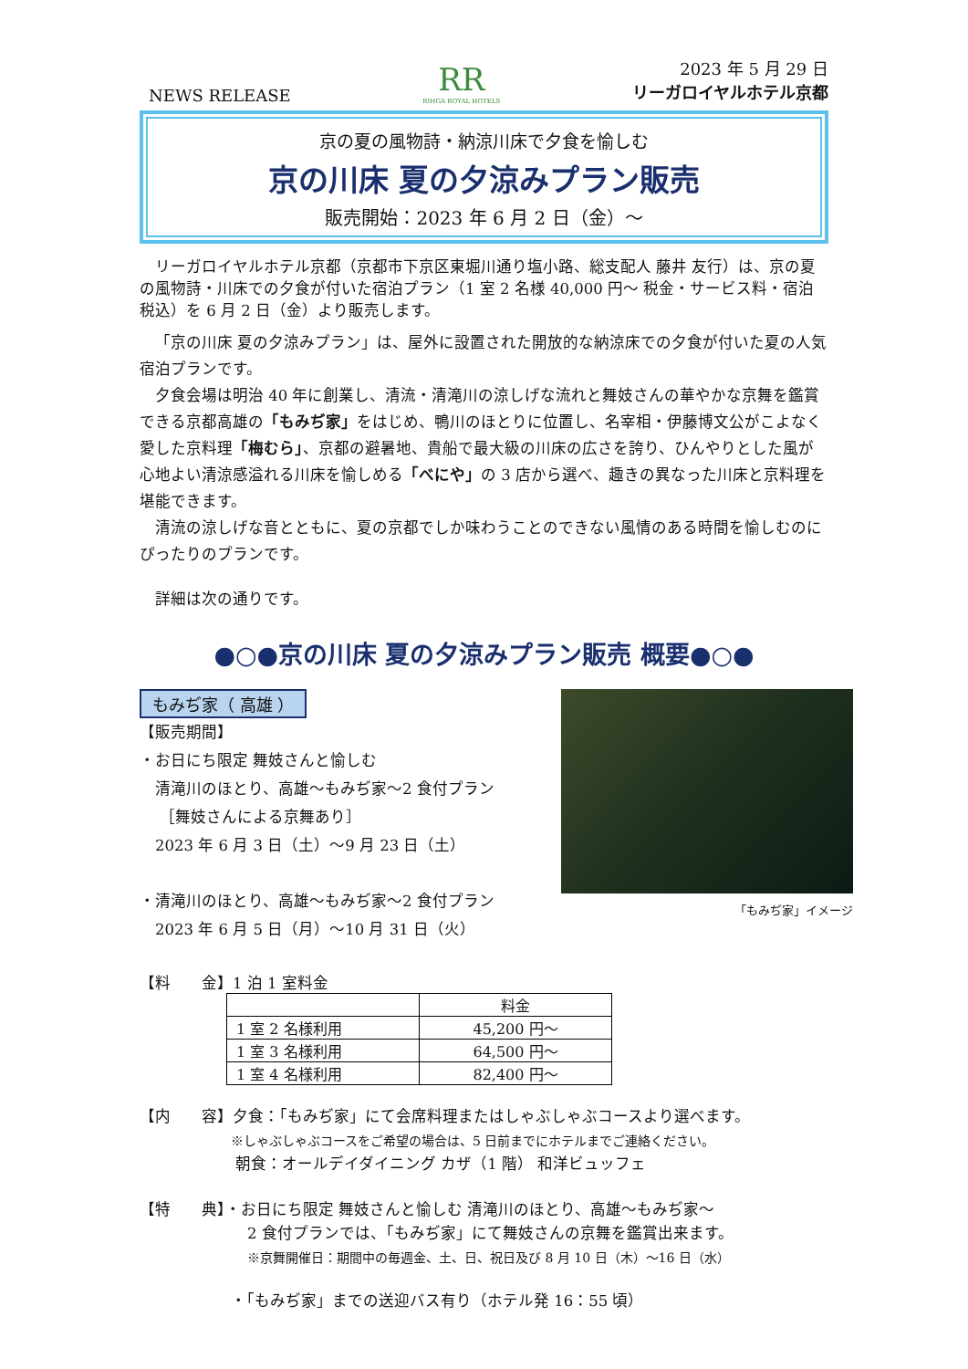NEWS RELEASE
RR
RIHGA ROYAL HOTELS
2023 年 5 月 29 日
リーガロイヤルホテル京都
京の夏の風物詩・納涼川床で夕食を愉しむ
京の川床 夏の夕涼みプラン販売
販売開始：2023 年 6 月 2 日（金）～
リーガロイヤルホテル京都（京都市下京区東堀川通り塩小路、総支配人 藤井 友行）は、京の夏の風物詩・川床での夕食が付いた宿泊プラン（1 室 2 名様 40,000 円～ 税金・サービス料・宿泊税込）を 6 月 2 日（金）より販売します。
「京の川床 夏の夕涼みプラン」は、屋外に設置された開放的な納涼床での夕食が付いた夏の人気宿泊プランです。
　夕食会場は明治 40 年に創業し、清流・清滝川の涼しげな流れと舞妓さんの華やかな京舞を鑑賞できる京都高雄の「もみぢ家」をはじめ、鴨川のほとりに位置し、名宰相・伊藤博文公がこよなく愛した京料理「梅むら」、京都の避暑地、貴船で最大級の川床の広さを誇り、ひんやりとした風が心地よい清涼感溢れる川床を愉しめる「べにや」の 3 店から選べ、趣きの異なった川床と京料理を堪能できます。
　清流の涼しげな音とともに、夏の京都でしか味わうことのできない風情のある時間を愉しむのにぴったりのプランです。
詳細は次の通りです。
●○●京の川床 夏の夕涼みプラン販売 概要●○●
もみぢ家（ 高雄 ）
【販売期間】
・お日にち限定 舞妓さんと愉しむ
清滝川のほとり、高雄～もみぢ家～2 食付プラン
［舞妓さんによる京舞あり］
2023 年 6 月 3 日（土）～9 月 23 日（土）
・清滝川のほとり、高雄～もみぢ家～2 食付プラン
2023 年 6 月 5 日（月）～10 月 31 日（火）
「もみぢ家」イメージ
【料　　金】1 泊 1 室料金
| | 料金 |
| 1 室 2 名様利用 | 45,200 円～ |
| 1 室 3 名様利用 | 64,500 円～ |
| 1 室 4 名様利用 | 82,400 円～ |
【内　　容】夕食：「もみぢ家」にて会席料理またはしゃぶしゃぶコースより選べます。
※しゃぶしゃぶコースをご希望の場合は、5 日前までにホテルまでご連絡ください。
朝食：オールデイダイニング カザ（1 階） 和洋ビュッフェ
【特　　典】・お日にち限定 舞妓さんと愉しむ 清滝川のほとり、高雄～もみぢ家～
2 食付プランでは、「もみぢ家」にて舞妓さんの京舞を鑑賞出来ます。
※京舞開催日：期間中の毎週金、土、日、祝日及び 8 月 10 日（木）～16 日（水）
・「もみぢ家」までの送迎バス有り（ホテル発 16：55 頃）